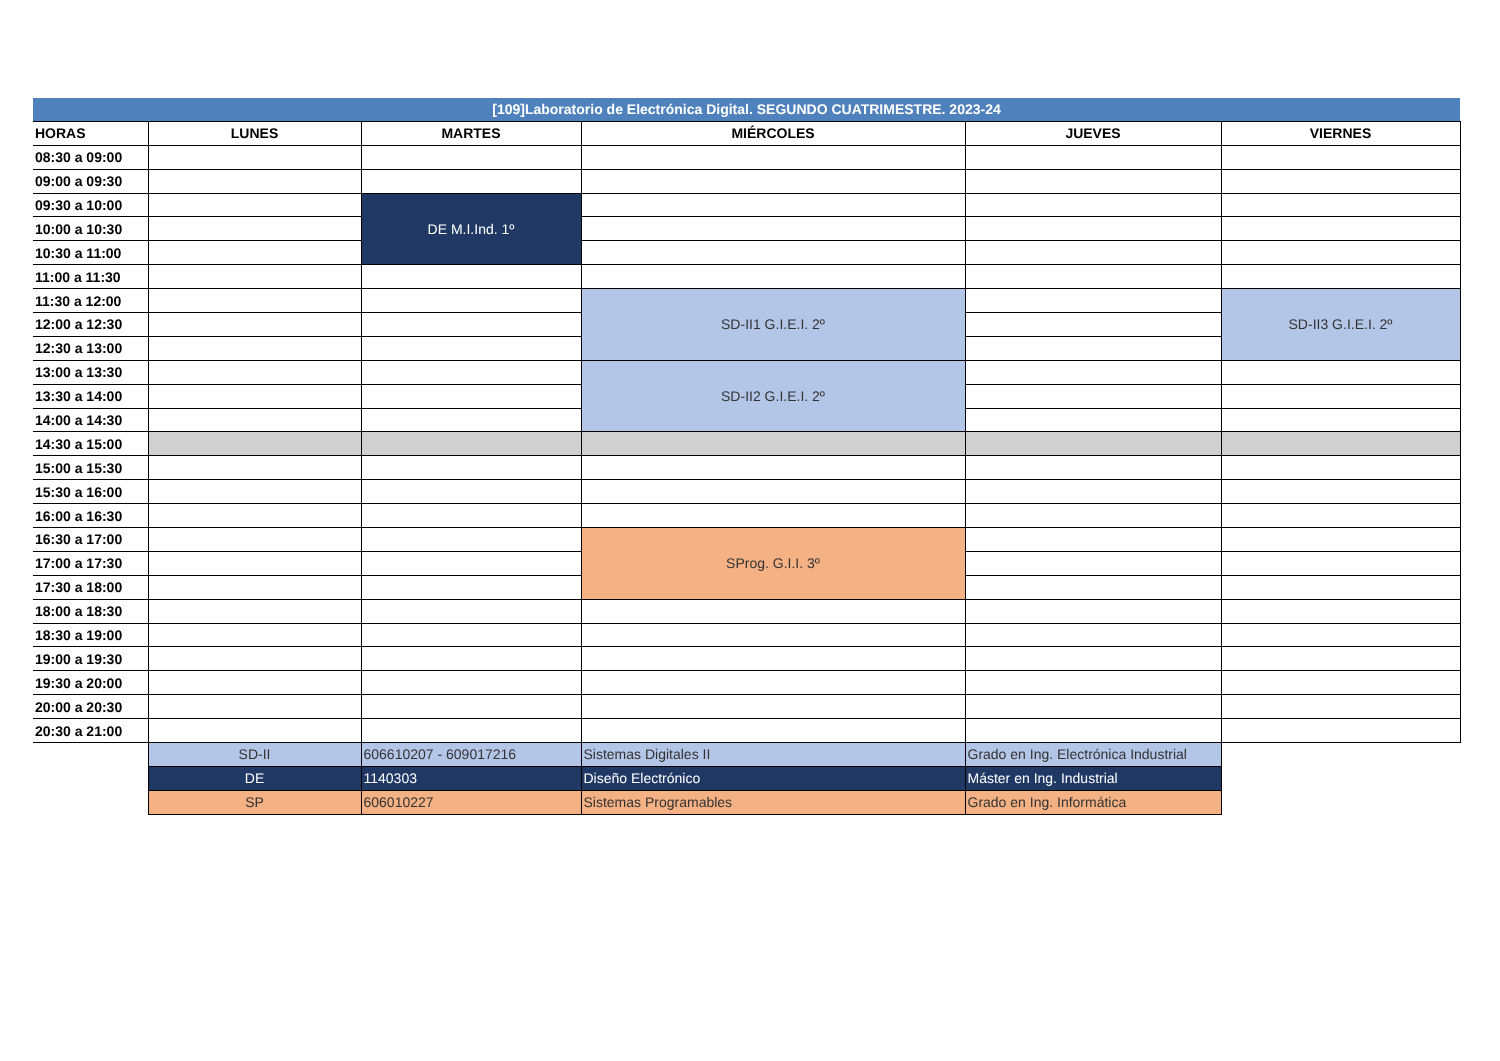| [109]Laboratorio de Electrónica Digital. SEGUNDO CUATRIMESTRE. 2023-24 | | | | | |
| HORAS | LUNES | MARTES | MIÉRCOLES | JUEVES | VIERNES |
| 08:30 a 09:00 | | | | | |
| 09:00 a 09:30 | | | | | |
| 09:30 a 10:00 | | DE M.I.Ind. 1º | | | |
| 10:00 a 10:30 | | | | | |
| 10:30 a 11:00 | | | | | |
| 11:00 a 11:30 | | | | | |
| 11:30 a 12:00 | | | SD-II1 G.I.E.I. 2º | | SD-II3 G.I.E.I. 2º |
| 12:00 a 12:30 | | | | | |
| 12:30 a 13:00 | | | | | |
| 13:00 a 13:30 | | | SD-II2 G.I.E.I. 2º | | |
| 13:30 a 14:00 | | | | | |
| 14:00 a 14:30 | | | | | |
| 14:30 a 15:00 | | | | | |
| 15:00 a 15:30 | | | | | |
| 15:30 a 16:00 | | | | | |
| 16:00 a 16:30 | | | | | |
| 16:30 a 17:00 | | | SProg. G.I.I. 3º | | |
| 17:00 a 17:30 | | | | | |
| 17:30 a 18:00 | | | | | |
| 18:00 a 18:30 | | | | | |
| 18:30 a 19:00 | | | | | |
| 19:00 a 19:30 | | | | | |
| 19:30 a 20:00 | | | | | |
| 20:00 a 20:30 | | | | | |
| 20:30 a 21:00 | | | | | |
| | SD-II | 606610207 - 609017216 | Sistemas Digitales II | Grado en Ing. Electrónica Industrial | |
| | DE | 1140303 | Diseño Electrónico | Máster en Ing. Industrial | |
| | SP | 606010227 | Sistemas Programables | Grado en Ing. Informática | |